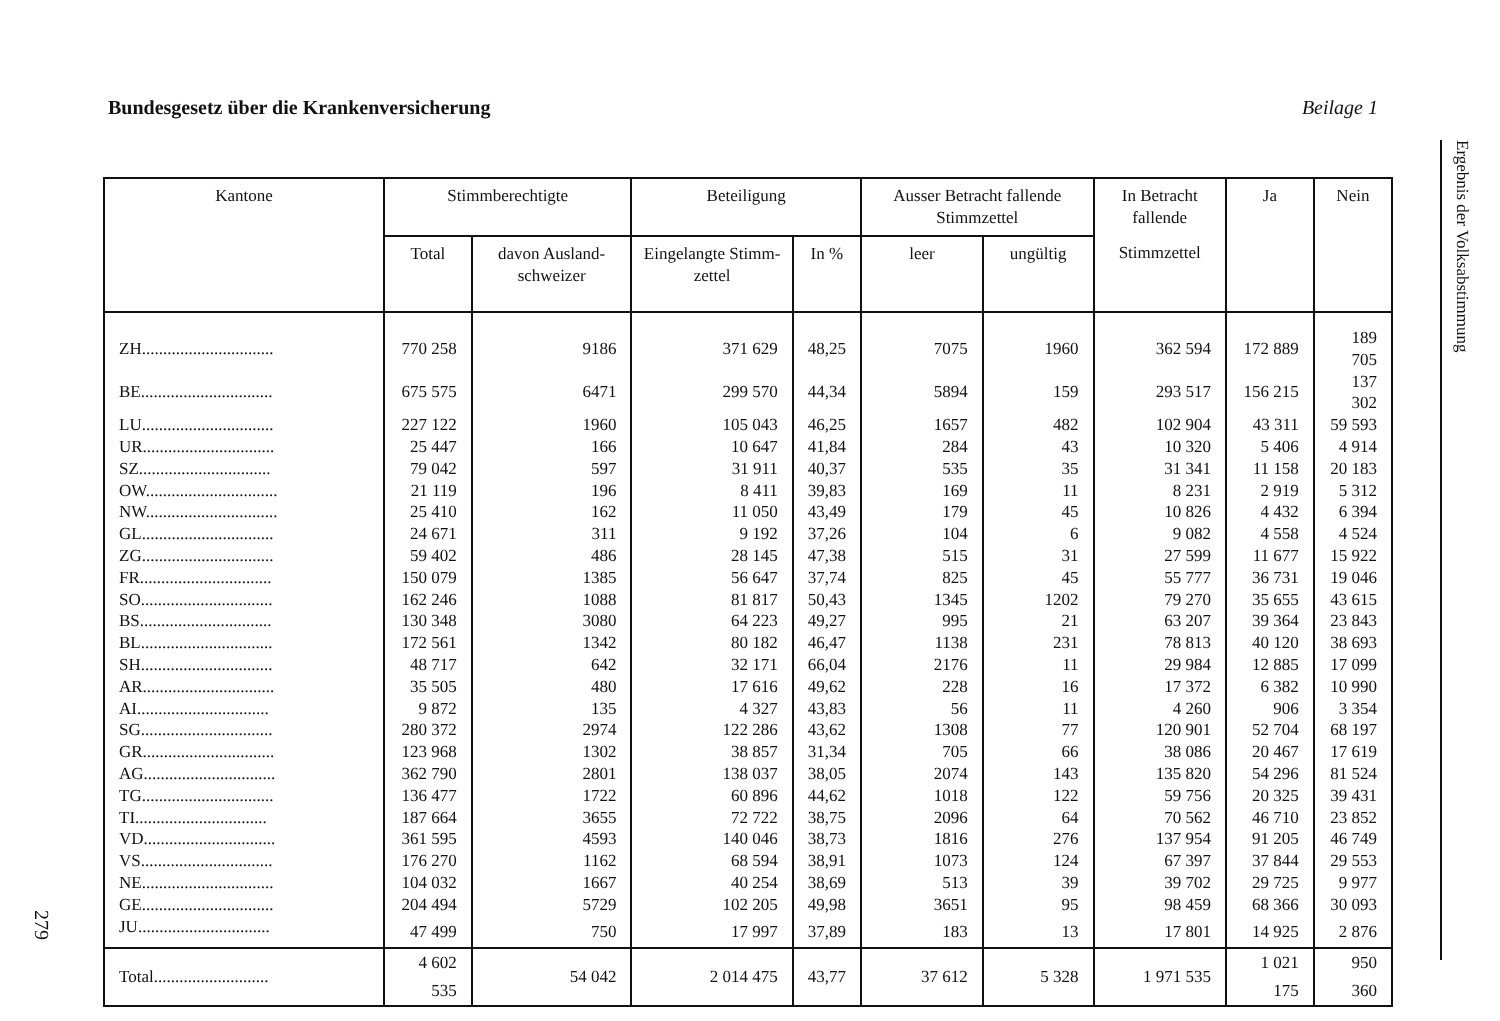Bundesgesetz über die Krankenversicherung Beilage 1
Ergebnis der Volksabstimmung
279
| Kantone | Stimmberechtigte | | Beteiligung | | Ausser Betracht fallende Stimmzettel | | In Betracht fallende | Ja | Nein |
| --- | --- | --- | --- | --- | --- | --- | --- | --- | --- |
| | Total | davon Ausland-schweizer | Eingelangte Stimm-zettel | In % | leer | ungültig | Stimmzettel | | |
| ZH............................... | 770 258 | 9186 | 371 629 | 48,25 | 7075 | 1960 | 362 594 | 172 889 | 189 705 |
| BE............................... | 675 575 | 6471 | 299 570 | 44,34 | 5894 | 159 | 293 517 | 156 215 | 137 302 |
| LU............................... | 227 122 | 1960 | 105 043 | 46,25 | 1657 | 482 | 102 904 | 43 311 | 59 593 |
| UR............................... | 25 447 | 166 | 10 647 | 41,84 | 284 | 43 | 10 320 | 5 406 | 4 914 |
| SZ............................... | 79 042 | 597 | 31 911 | 40,37 | 535 | 35 | 31 341 | 11 158 | 20 183 |
| OW............................... | 21 119 | 196 | 8 411 | 39,83 | 169 | 11 | 8 231 | 2 919 | 5 312 |
| NW............................... | 25 410 | 162 | 11 050 | 43,49 | 179 | 45 | 10 826 | 4 432 | 6 394 |
| GL............................... | 24 671 | 311 | 9 192 | 37,26 | 104 | 6 | 9 082 | 4 558 | 4 524 |
| ZG............................... | 59 402 | 486 | 28 145 | 47,38 | 515 | 31 | 27 599 | 11 677 | 15 922 |
| FR............................... | 150 079 | 1385 | 56 647 | 37,74 | 825 | 45 | 55 777 | 36 731 | 19 046 |
| SO............................... | 162 246 | 1088 | 81 817 | 50,43 | 1345 | 1202 | 79 270 | 35 655 | 43 615 |
| BS............................... | 130 348 | 3080 | 64 223 | 49,27 | 995 | 21 | 63 207 | 39 364 | 23 843 |
| BL............................... | 172 561 | 1342 | 80 182 | 46,47 | 1138 | 231 | 78 813 | 40 120 | 38 693 |
| SH............................... | 48 717 | 642 | 32 171 | 66,04 | 2176 | 11 | 29 984 | 12 885 | 17 099 |
| AR............................... | 35 505 | 480 | 17 616 | 49,62 | 228 | 16 | 17 372 | 6 382 | 10 990 |
| AI............................... | 9 872 | 135 | 4 327 | 43,83 | 56 | 11 | 4 260 | 906 | 3 354 |
| SG............................... | 280 372 | 2974 | 122 286 | 43,62 | 1308 | 77 | 120 901 | 52 704 | 68 197 |
| GR............................... | 123 968 | 1302 | 38 857 | 31,34 | 705 | 66 | 38 086 | 20 467 | 17 619 |
| AG............................... | 362 790 | 2801 | 138 037 | 38,05 | 2074 | 143 | 135 820 | 54 296 | 81 524 |
| TG............................... | 136 477 | 1722 | 60 896 | 44,62 | 1018 | 122 | 59 756 | 20 325 | 39 431 |
| TI............................... | 187 664 | 3655 | 72 722 | 38,75 | 2096 | 64 | 70 562 | 46 710 | 23 852 |
| VD............................... | 361 595 | 4593 | 140 046 | 38,73 | 1816 | 276 | 137 954 | 91 205 | 46 749 |
| VS............................... | 176 270 | 1162 | 68 594 | 38,91 | 1073 | 124 | 67 397 | 37 844 | 29 553 |
| NE............................... | 104 032 | 1667 | 40 254 | 38,69 | 513 | 39 | 39 702 | 29 725 | 9 977 |
| GE............................... | 204 494 | 5729 | 102 205 | 49,98 | 3651 | 95 | 98 459 | 68 366 | 30 093 |
| JU............................... | 47 499 | 750 | 17 997 | 37,89 | 183 | 13 | 17 801 | 14 925 | 2 876 |
| Total........................... | 4 602 535 | 54 042 | 2 014 475 | 43,77 | 37 612 | 5 328 | 1 971 535 | 1 021 175 | 950 360 |